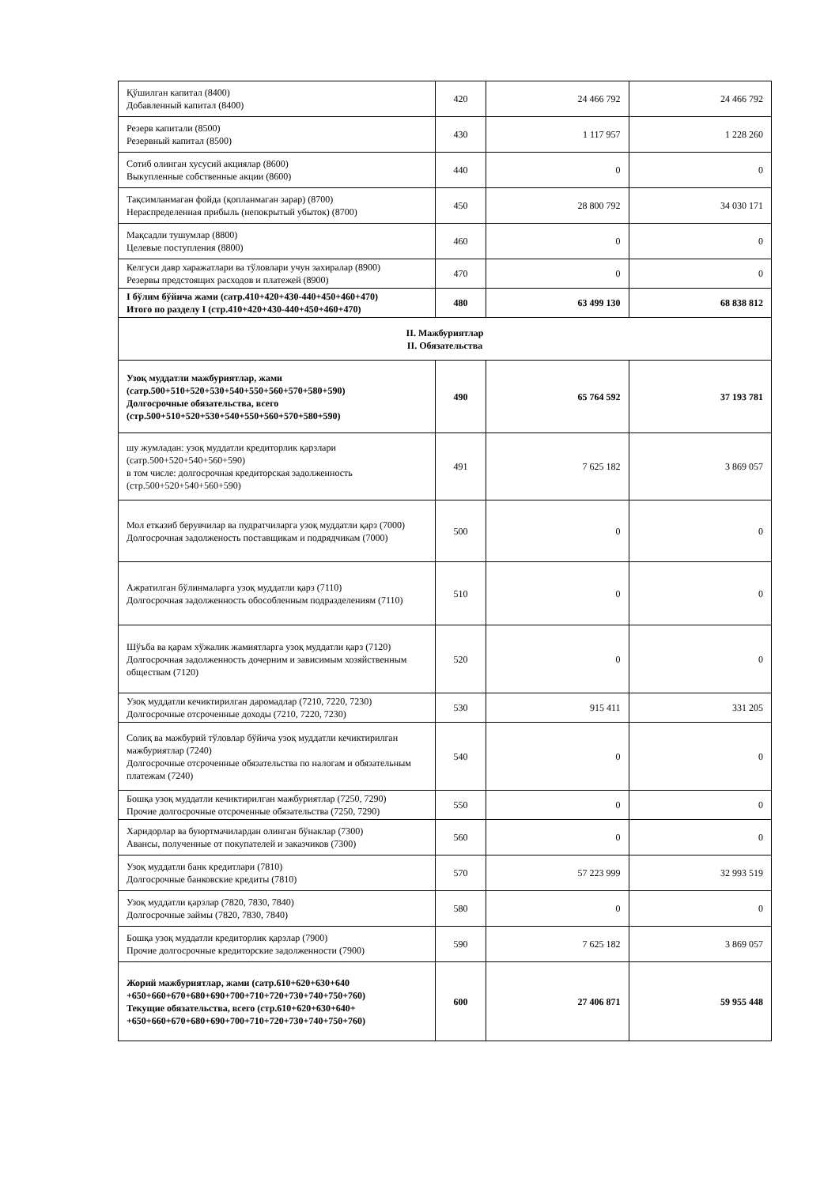| Қўшилган капитал (8400) Добавленный капитал (8400) | 420 | 24 466 792 | 24 466 792 |
| Резерв капитали (8500) Резервный капитал (8500) | 430 | 1 117 957 | 1 228 260 |
| Сотиб олинган хусусий акциялар (8600) Выкупленные собственные акции (8600) | 440 | 0 | 0 |
| Тақсимланмаган фойда (қопланмаган зарар) (8700) Нераспределенная прибыль (непокрытый убыток) (8700) | 450 | 28 800 792 | 34 030 171 |
| Мақсадли тушумлар (8800) Целевые поступления (8800) | 460 | 0 | 0 |
| Келгуси давр харажатлари ва тўловлари учун захиралар (8900) Резервы предстоящих расходов и платежей (8900) | 470 | 0 | 0 |
| I бўлим бўйича жами (сатр.410+420+430-440+450+460+470) Итого по разделу I (стр.410+420+430-440+450+460+470) | 480 | 63 499 130 | 68 838 812 |
| II. Мажбуриятлар II. Обязательства | | | |
| Узоқ муддатли мажбуриятлар, жами (сатр.500+510+520+530+540+550+560+570+580+590) Долгосрочные обязательства, всего (стр.500+510+520+530+540+550+560+570+580+590) | 490 | 65 764 592 | 37 193 781 |
| шу жумладан: узоқ муддатли кредиторлик қарзлари (сатр.500+520+540+560+590) в том числе: долгосрочная кредиторская задолженность (стр.500+520+540+560+590) | 491 | 7 625 182 | 3 869 057 |
| Мол етказиб берувчилар ва пудратчиларга узоқ муддатли қарз (7000) Долгосрочная задолженость поставщикам и подрядчикам (7000) | 500 | 0 | 0 |
| Ажратилган бўлинмаларга узоқ муддатли қарз (7110) Долгосрочная задолженность обособленным подразделениям (7110) | 510 | 0 | 0 |
| Шўъба ва қарам хўжалик жамиятларга узоқ муддатли қарз (7120) Долгосрочная задолженность дочерним и зависимым хозяйственным обществам (7120) | 520 | 0 | 0 |
| Узоқ муддатли кечиктирилган даромадлар (7210, 7220, 7230) Долгосрочные отсроченные доходы (7210, 7220, 7230) | 530 | 915 411 | 331 205 |
| Солиқ ва мажбурий тўловлар бўйича узоқ муддатли кечиктирилган мажбуриятлар (7240) Долгосрочные отсроченные обязательства по налогам и обязательным платежам (7240) | 540 | 0 | 0 |
| Бошқа узоқ муддатли кечиктирилган мажбуриятлар (7250, 7290) Прочие долгосрочные отсроченные обязательства (7250, 7290) | 550 | 0 | 0 |
| Харидорлар ва буюртмачилардан олинган бўнаклар (7300) Авансы, полученные от покупателей и заказчиков (7300) | 560 | 0 | 0 |
| Узоқ муддатли банк кредитлари (7810) Долгосрочные банковские кредиты (7810) | 570 | 57 223 999 | 32 993 519 |
| Узоқ муддатли қарзлар (7820, 7830, 7840) Долгосрочные займы (7820, 7830, 7840) | 580 | 0 | 0 |
| Бошқа узоқ муддатли кредиторлик қарзлар (7900) Прочие долгосрочные кредиторские задолженности (7900) | 590 | 7 625 182 | 3 869 057 |
| Жорий мажбуриятлар, жами (сатр.610+620+630+640 +650+660+670+680+690+700+710+720+730+740+750+760) Текущие обязательства, всего (стр.610+620+630+640+ +650+660+670+680+690+700+710+720+730+740+750+760) | 600 | 27 406 871 | 59 955 448 |